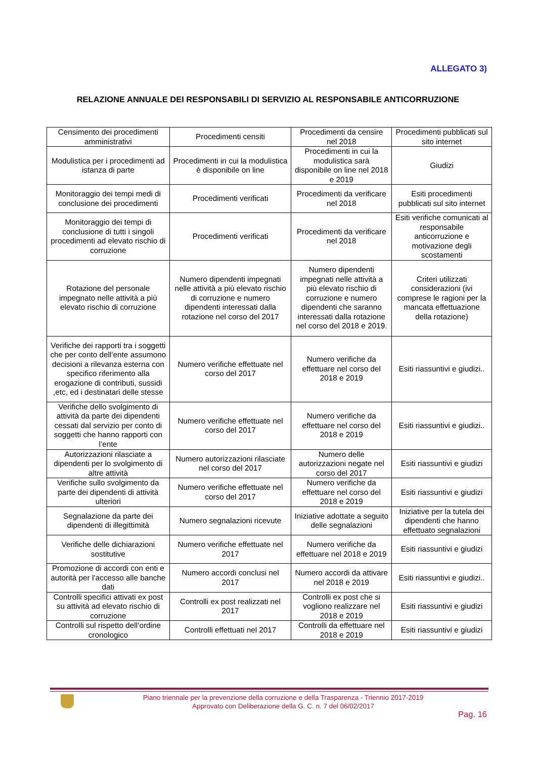ALLEGATO 3)
RELAZIONE ANNUALE DEI RESPONSABILI DI SERVIZIO AL RESPONSABILE ANTICORRUZIONE
| Censimento dei procedimenti amministrativi | Procedimenti censiti | Procedimenti da censire nel 2018 | Procedimenti pubblicati sul sito internet |
| Modulistica per i procedimenti ad istanza di parte | Procedimenti in cui la modulistica è disponibile on line | Procedimenti in cui la modulistica sarà disponibile on line nel 2018 e 2019 | Giudizi |
| Monitoraggio dei tempi medi di conclusione dei procedimenti | Procedimenti verificati | Procedimenti da verificare nel 2018 | Esiti procedimenti pubblicati sul sito internet |
| Monitoraggio dei tempi di conclusione di tutti i singoli procedimenti ad elevato rischio di corruzione | Procedimenti verificati | Procedimenti da verificare nel 2018 | Esiti verifiche comunicati al responsabile anticorruzione e motivazione degli scostamenti |
| Rotazione del personale impegnato nelle attività a più elevato rischio di corruzione | Numero dipendenti impegnati nelle attività a più elevato rischio di corruzione e numero dipendenti interessati dalla rotazione nel corso del 2017 | Numero dipendenti impegnati nelle attività a più elevato rischio di corruzione e numero dipendenti che saranno interessati dalla rotazione nel corso del 2018 e 2019. | Criteri utilizzati considerazioni (ivi comprese le ragioni per la mancata effettuazione della rotazione) |
| Verifiche dei rapporti tra i soggetti che per conto dell’ente assumono decisioni a rilevanza esterna con specifico riferimento alla erogazione di contributi, sussidi ,etc, ed i destinatari delle stesse | Numero verifiche effettuate nel corso del 2017 | Numero verifiche da effettuare nel corso del 2018 e 2019 | Esiti riassuntivi e giudizi.. |
| Verifiche dello svolgimento di attività da parte dei dipendenti cessati dal servizio per conto di soggetti che hanno rapporti con l’ente | Numero verifiche effettuate nel corso del 2017 | Numero verifiche da effettuare nel corso del 2018 e 2019 | Esiti riassuntivi e giudizi.. |
| Autorizzazioni rilasciate a dipendenti per lo svolgimento di altre attività | Numero autorizzazioni rilasciate nel corso del 2017 | Numero delle autorizzazioni negate nel corso del 2017 | Esiti riassuntivi e giudizi |
| Verifiche sullo svolgimento da parte dei dipendenti di attività ulteriori | Numero verifiche effettuate nel corso del 2017 | Numero verifiche da effettuare nel corso del 2018 e 2019 | Esiti riassuntivi e giudizi |
| Segnalazione da parte dei dipendenti di illegittimità | Numero segnalazioni ricevute | Iniziative adottate a seguito delle segnalazioni | Iniziative per la tutela dei dipendenti che hanno effettuato segnalazioni |
| Verifiche delle dichiarazioni sostitutive | Numero verifiche effettuate nel 2017 | Numero verifiche da effettuare nel 2018 e 2019 | Esiti riassuntivi e giudizi |
| Promozione di accordi con enti e autorità per l’accesso alle banche dati | Numero accordi conclusi nel 2017 | Numero accordi da attivare nel 2018 e 2019 | Esiti riassuntivi e giudizi.. |
| Controlli specifici attivati ex post su attività ad elevato rischio di corruzione | Controlli ex post realizzati nel 2017 | Controlli ex post che si vogliono realizzare nel 2018 e 2019 | Esiti riassuntivi e giudizi |
| Controlli sul rispetto dell’ordine cronologico | Controlli effettuati nel 2017 | Controlli da effettuare nel 2018 e 2019 | Esiti riassuntivi e giudizi |
Piano triennale per la prevenzione della corruzione e della Trasparenza - Triennio 2017-2019
Approvato con Deliberazione della G. C. n. 7 del 06/02/2017
Pag. 16